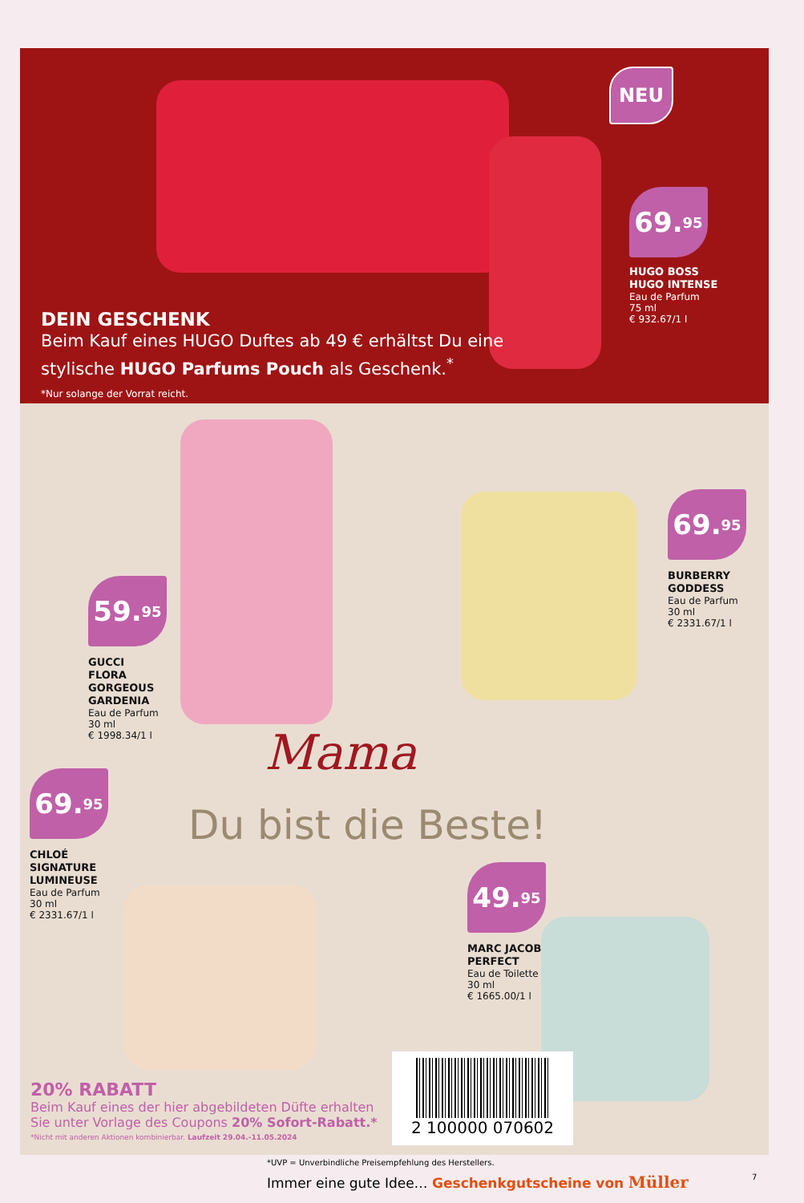NEU
69.<sup>95</sup>
HUGO BOSS
HUGO INTENSE
Eau de Parfum
75 ml
€ 932.67/1 l
DEIN GESCHENK
Beim Kauf eines HUGO Duftes ab 49 € erhältst Du eine stylische HUGO Parfums Pouch als Geschenk.<sup>*</sup>
*Nur solange der Vorrat reicht.
59.<sup>95</sup>
GUCCI
FLORA
GORGEOUS
GARDENIA
Eau de Parfum
30 ml
€ 1998.34/1 l
69.<sup>95</sup>
BURBERRY
GODDESS
Eau de Parfum
30 ml
€ 2331.67/1 l
Mama
Du bist die Beste!
69.<sup>95</sup>
CHLOÉ
SIGNATURE
LUMINEUSE
Eau de Parfum
30 ml
€ 2331.67/1 l
49.<sup>95</sup>
MARC JACOBS
PERFECT
Eau de Toilette
30 ml
€ 1665.00/1 l
20% RABATT
Beim Kauf eines der hier abgebildeten Düfte erhalten Sie unter Vorlage des Coupons 20% Sofort-Rabatt.*
*Nicht mit anderen Aktionen kombinierbar. Laufzeit 29.04.-11.05.2024
2 100000 070602
*UVP = Unverbindliche Preisempfehlung des Herstellers.
Immer eine gute Idee… Geschenkgutscheine von Müller
7